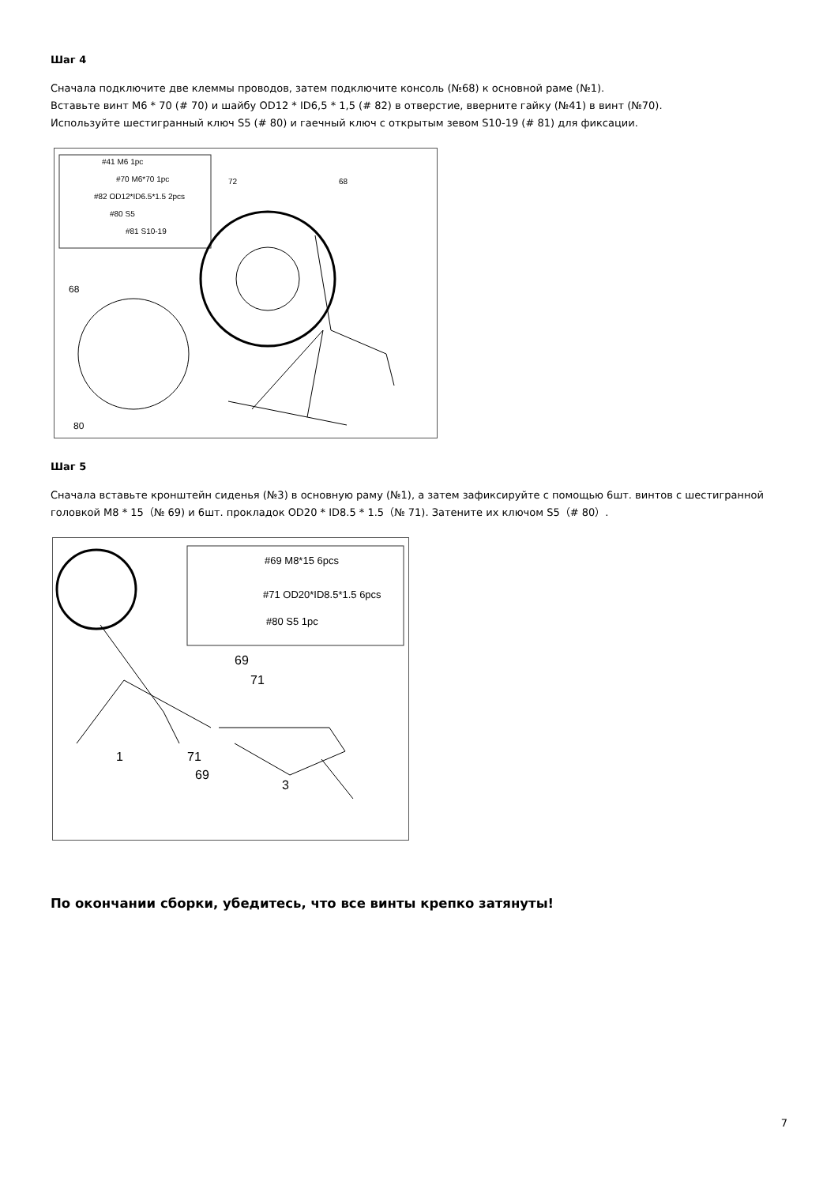Шаг 4
Сначала подключите две клеммы проводов, затем подключите консоль (№68) к основной раме (№1).
Вставьте винт M6 * 70 (# 70) и шайбу OD12 * ID6,5 * 1,5 (# 82) в отверстие, вверните гайку (№41) в винт (№70).
Используйте шестигранный ключ S5 (# 80) и гаечный ключ с открытым зевом S10-19 (# 81) для фиксации.
#41 M6 1pc
#70 M6*70 1pc
#82 OD12*ID6.5*1.5 2pcs
#80 S5
#81 S10-19
68
80
68
72
Шаг 5
Сначала вставьте кронштейн сиденья (№3) в основную раму (№1), а затем зафиксируйте с помощью 6шт. винтов с шестигранной головкой M8 * 15（№ 69) и 6шт. прокладок OD20 * ID8.5 * 1.5（№ 71). Затените их ключом S5（# 80）.
#69 M8*15 6pcs
#71 OD20*ID8.5*1.5 6pcs
#80 S5 1pc
1
71
69
3
69
71
По окончании сборки, убедитесь, что все винты крепко затянуты!
7